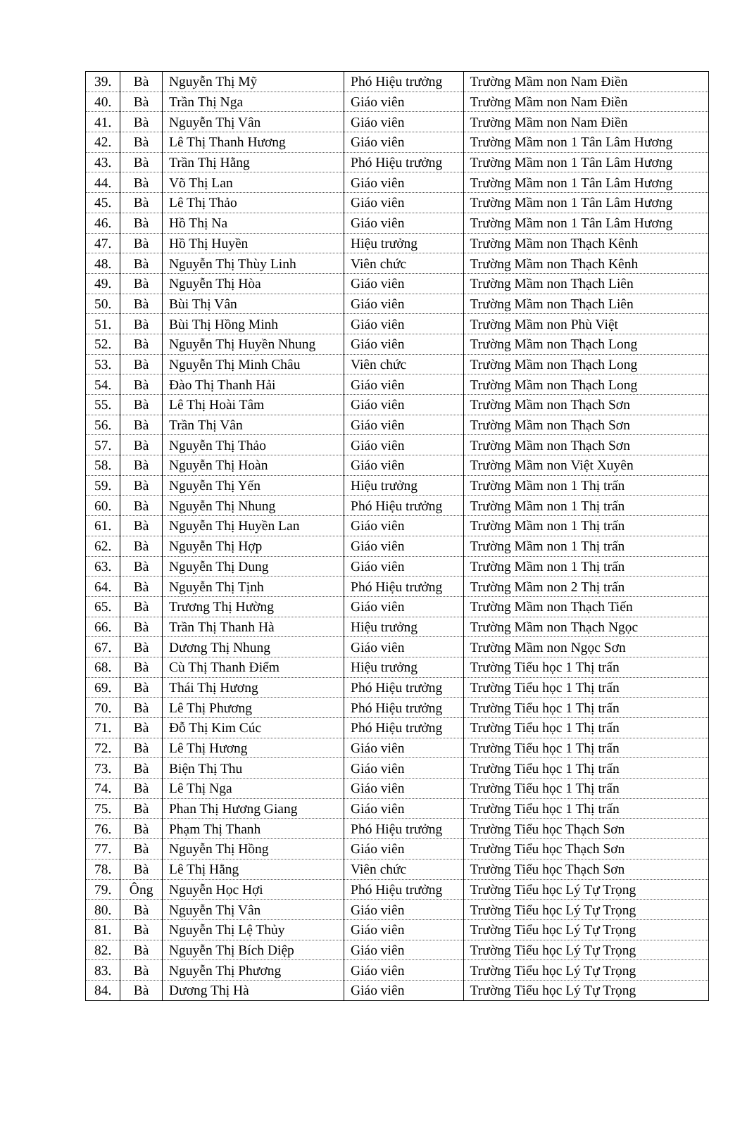| 39. | Bà | Nguyễn Thị Mỹ | Phó Hiệu trưởng | Trường Mầm non Nam Điền |
| 40. | Bà | Trần Thị Nga | Giáo viên | Trường Mầm non Nam Điền |
| 41. | Bà | Nguyễn Thị Vân | Giáo viên | Trường Mầm non Nam Điền |
| 42. | Bà | Lê Thị Thanh Hương | Giáo viên | Trường Mầm non 1 Tân Lâm Hương |
| 43. | Bà | Trần Thị Hằng | Phó Hiệu trưởng | Trường Mầm non 1 Tân Lâm Hương |
| 44. | Bà | Võ Thị Lan | Giáo viên | Trường Mầm non 1 Tân Lâm Hương |
| 45. | Bà | Lê Thị Thảo | Giáo viên | Trường Mầm non 1 Tân Lâm Hương |
| 46. | Bà | Hồ Thị Na | Giáo viên | Trường Mầm non 1 Tân Lâm Hương |
| 47. | Bà | Hồ Thị Huyền | Hiệu trưởng | Trường Mầm non Thạch Kênh |
| 48. | Bà | Nguyễn Thị Thùy Linh | Viên chức | Trường Mầm non Thạch Kênh |
| 49. | Bà | Nguyễn Thị Hòa | Giáo viên | Trường Mầm non Thạch Liên |
| 50. | Bà | Bùi Thị Vân | Giáo viên | Trường Mầm non Thạch Liên |
| 51. | Bà | Bùi Thị Hồng Minh | Giáo viên | Trường Mầm non Phù Việt |
| 52. | Bà | Nguyễn Thị Huyền Nhung | Giáo viên | Trường Mầm non Thạch Long |
| 53. | Bà | Nguyễn Thị Minh Châu | Viên chức | Trường Mầm non Thạch Long |
| 54. | Bà | Đào Thị Thanh Hải | Giáo viên | Trường Mầm non Thạch Long |
| 55. | Bà | Lê Thị Hoài Tâm | Giáo viên | Trường Mầm non Thạch Sơn |
| 56. | Bà | Trần Thị Vân | Giáo viên | Trường Mầm non Thạch Sơn |
| 57. | Bà | Nguyễn Thị Thảo | Giáo viên | Trường Mầm non Thạch Sơn |
| 58. | Bà | Nguyễn Thị Hoàn | Giáo viên | Trường Mầm non Việt Xuyên |
| 59. | Bà | Nguyễn Thị Yến | Hiệu trưởng | Trường Mầm non 1 Thị trấn |
| 60. | Bà | Nguyễn Thị Nhung | Phó Hiệu trưởng | Trường Mầm non 1 Thị trấn |
| 61. | Bà | Nguyễn Thị Huyền Lan | Giáo viên | Trường Mầm non 1 Thị trấn |
| 62. | Bà | Nguyễn Thị Hợp | Giáo viên | Trường Mầm non 1 Thị trấn |
| 63. | Bà | Nguyễn Thị Dung | Giáo viên | Trường Mầm non 1 Thị trấn |
| 64. | Bà | Nguyễn Thị Tịnh | Phó Hiệu trưởng | Trường Mầm non 2 Thị trấn |
| 65. | Bà | Trương Thị Hường | Giáo viên | Trường Mầm non Thạch Tiến |
| 66. | Bà | Trần Thị Thanh Hà | Hiệu trưởng | Trường Mầm non Thạch Ngọc |
| 67. | Bà | Dương Thị Nhung | Giáo viên | Trường Mầm non Ngọc Sơn |
| 68. | Bà | Cù Thị Thanh Điểm | Hiệu trưởng | Trường Tiểu học 1 Thị trấn |
| 69. | Bà | Thái Thị Hương | Phó Hiệu trưởng | Trường Tiểu học 1 Thị trấn |
| 70. | Bà | Lê Thị Phương | Phó Hiệu trưởng | Trường Tiểu học 1 Thị trấn |
| 71. | Bà | Đỗ Thị Kim Cúc | Phó Hiệu trưởng | Trường Tiểu học 1 Thị trấn |
| 72. | Bà | Lê Thị Hương | Giáo viên | Trường Tiểu học 1 Thị trấn |
| 73. | Bà | Biện Thị Thu | Giáo viên | Trường Tiểu học 1 Thị trấn |
| 74. | Bà | Lê Thị Nga | Giáo viên | Trường Tiểu học 1 Thị trấn |
| 75. | Bà | Phan Thị Hương Giang | Giáo viên | Trường Tiểu học 1 Thị trấn |
| 76. | Bà | Phạm Thị Thanh | Phó Hiệu trưởng | Trường Tiểu học Thạch Sơn |
| 77. | Bà | Nguyễn Thị Hồng | Giáo viên | Trường Tiểu học Thạch Sơn |
| 78. | Bà | Lê Thị Hằng | Viên chức | Trường Tiểu học Thạch Sơn |
| 79. | Ông | Nguyễn Học Hợi | Phó Hiệu trưởng | Trường Tiểu học Lý Tự Trọng |
| 80. | Bà | Nguyễn Thị Vân | Giáo viên | Trường Tiểu học Lý Tự Trọng |
| 81. | Bà | Nguyễn Thị Lệ Thủy | Giáo viên | Trường Tiểu học Lý Tự Trọng |
| 82. | Bà | Nguyễn Thị Bích Diệp | Giáo viên | Trường Tiểu học Lý Tự Trọng |
| 83. | Bà | Nguyễn Thị Phương | Giáo viên | Trường Tiểu học Lý Tự Trọng |
| 84. | Bà | Dương Thị Hà | Giáo viên | Trường Tiểu học Lý Tự Trọng |